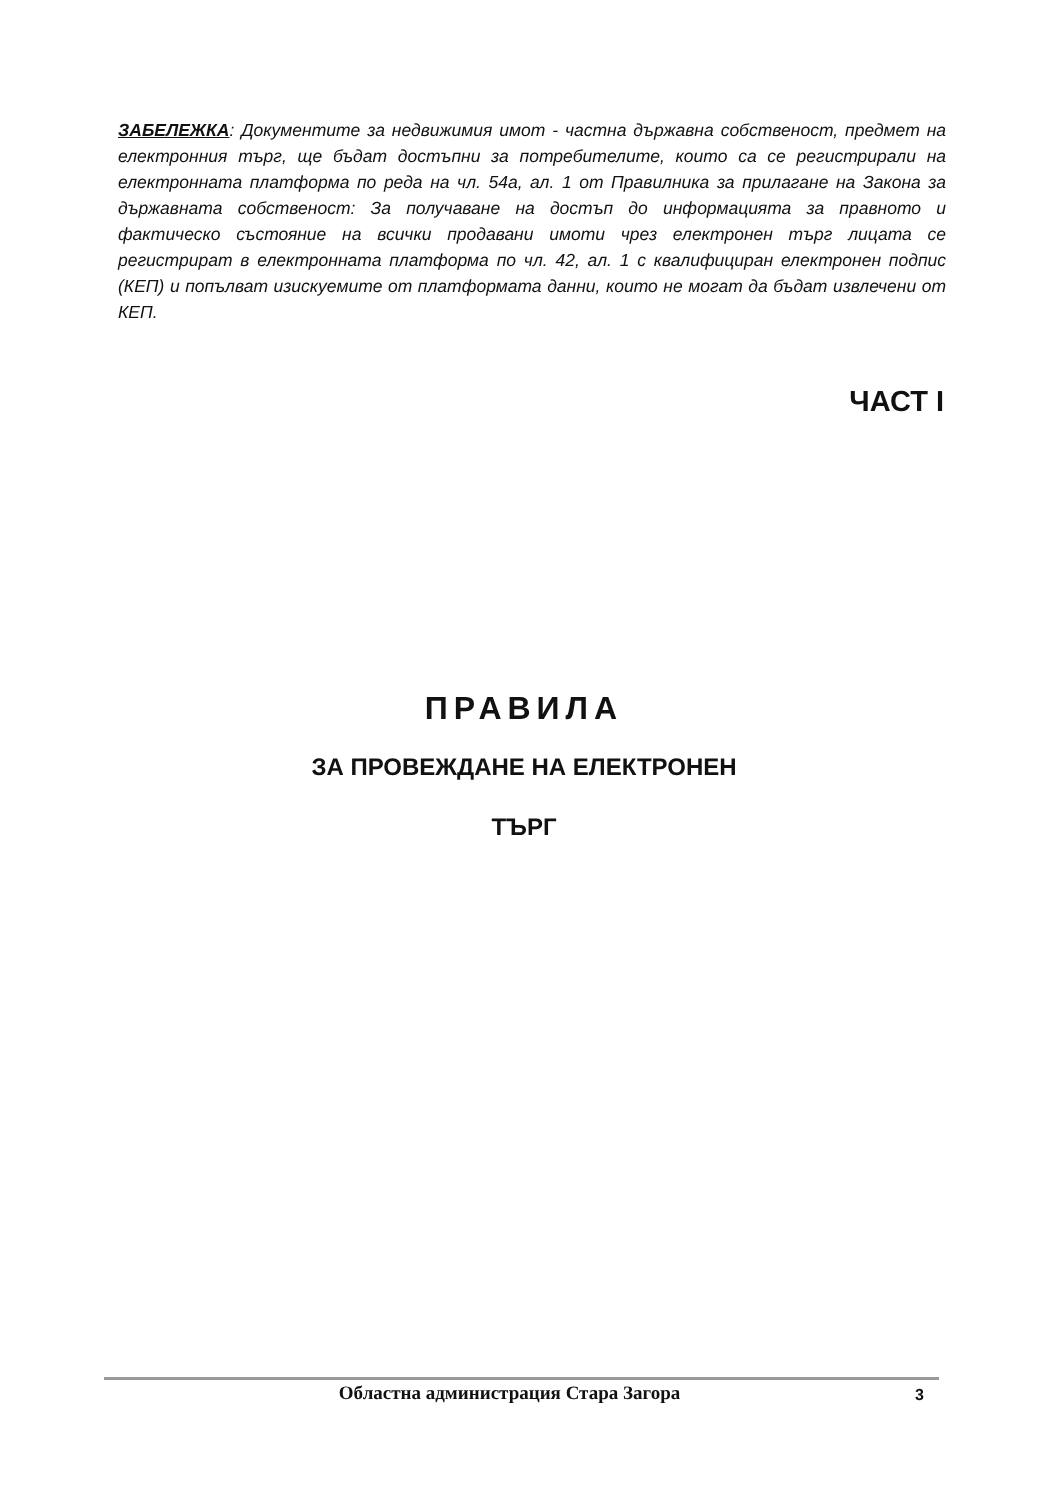ЗАБЕЛЕЖКА: Документите за недвижимия имот - частна държавна собственост, предмет на електронния търг, ще бъдат достъпни за потребителите, които са се регистрирали на електронната платформа по реда на чл. 54а, ал. 1 от Правилника за прилагане на Закона за държавната собственост: За получаване на достъп до информацията за правното и фактическо състояние на всички продавани имоти чрез електронен търг лицата се регистрират в електронната платформа по чл. 42, ал. 1 с квалифициран електронен подпис (КЕП) и попълват изискуемите от платформата данни, които не могат да бъдат извлечени от КЕП.
ЧАСТ I
ПРАВИЛА
ЗА ПРОВЕЖДАНЕ НА ЕЛЕКТРОНЕН
ТЪРГ
Областна администрация Стара Загора 3